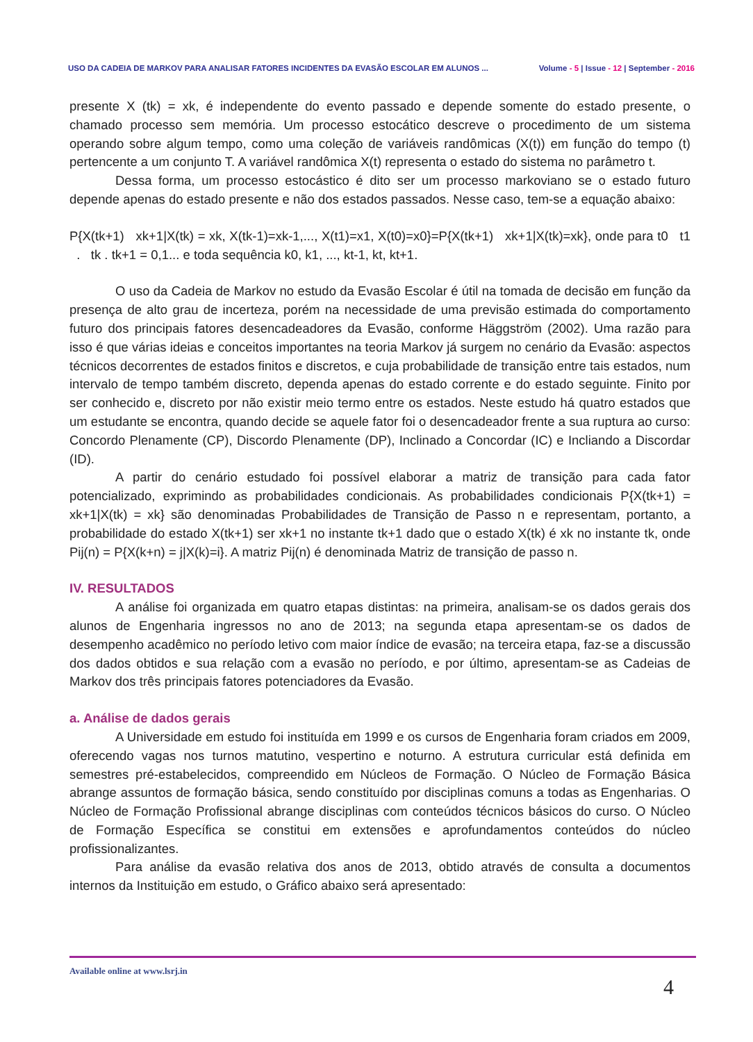USO DA CADEIA DE MARKOV PARA ANALISAR FATORES INCIDENTES DA EVASÃO ESCOLAR EM ALUNOS ...
Volume - 5 | Issue - 12 | September - 2016
presente X (tk) = xk, é independente do evento passado e depende somente do estado presente, o chamado processo sem memória. Um processo estocático descreve o procedimento de um sistema operando sobre algum tempo, como uma coleção de variáveis randômicas (X(t)) em função do tempo (t) pertencente a um conjunto T. A variável randômica X(t) representa o estado do sistema no parâmetro t.
Dessa forma, um processo estocástico é dito ser um processo markoviano se o estado futuro depende apenas do estado presente e não dos estados passados. Nesse caso, tem-se a equação abaixo:
P{X(tk+1) xk+1|X(tk) = xk, X(tk-1)=xk-1,..., X(t1)=x1, X(t0)=x0}=P{X(tk+1) xk+1|X(tk)=xk}, onde para t0 t1 . tk . tk+1 = 0,1... e toda sequência k0, k1, ..., kt-1, kt, kt+1.
O uso da Cadeia de Markov no estudo da Evasão Escolar é útil na tomada de decisão em função da presença de alto grau de incerteza, porém na necessidade de uma previsão estimada do comportamento futuro dos principais fatores desencadeadores da Evasão, conforme Häggström (2002). Uma razão para isso é que várias ideias e conceitos importantes na teoria Markov já surgem no cenário da Evasão: aspectos técnicos decorrentes de estados finitos e discretos, e cuja probabilidade de transição entre tais estados, num intervalo de tempo também discreto, dependa apenas do estado corrente e do estado seguinte. Finito por ser conhecido e, discreto por não existir meio termo entre os estados. Neste estudo há quatro estados que um estudante se encontra, quando decide se aquele fator foi o desencadeador frente a sua ruptura ao curso: Concordo Plenamente (CP), Discordo Plenamente (DP), Inclinado a Concordar (IC) e Incliando a Discordar (ID).
A partir do cenário estudado foi possível elaborar a matriz de transição para cada fator potencializado, exprimindo as probabilidades condicionais. As probabilidades condicionais P{X(tk+1) = xk+1|X(tk) = xk} são denominadas Probabilidades de Transição de Passo n e representam, portanto, a probabilidade do estado X(tk+1) ser xk+1 no instante tk+1 dado que o estado X(tk) é xk no instante tk, onde Pij(n) = P{X(k+n) = j|X(k)=i}. A matriz Pij(n) é denominada Matriz de transição de passo n.
IV. RESULTADOS
A análise foi organizada em quatro etapas distintas: na primeira, analisam-se os dados gerais dos alunos de Engenharia ingressos no ano de 2013; na segunda etapa apresentam-se os dados de desempenho acadêmico no período letivo com maior índice de evasão; na terceira etapa, faz-se a discussão dos dados obtidos e sua relação com a evasão no período, e por último, apresentam-se as Cadeias de Markov dos três principais fatores potenciadores da Evasão.
a. Análise de dados gerais
A Universidade em estudo foi instituída em 1999 e os cursos de Engenharia foram criados em 2009, oferecendo vagas nos turnos matutino, vespertino e noturno. A estrutura curricular está definida em semestres pré-estabelecidos, compreendido em Núcleos de Formação. O Núcleo de Formação Básica abrange assuntos de formação básica, sendo constituído por disciplinas comuns a todas as Engenharias. O Núcleo de Formação Profissional abrange disciplinas com conteúdos técnicos básicos do curso. O Núcleo de Formação Específica se constitui em extensões e aprofundamentos conteúdos do núcleo profissionalizantes.
Para análise da evasão relativa dos anos de 2013, obtido através de consulta a documentos internos da Instituição em estudo, o Gráfico abaixo será apresentado:
Available online at www.lsrj.in
4